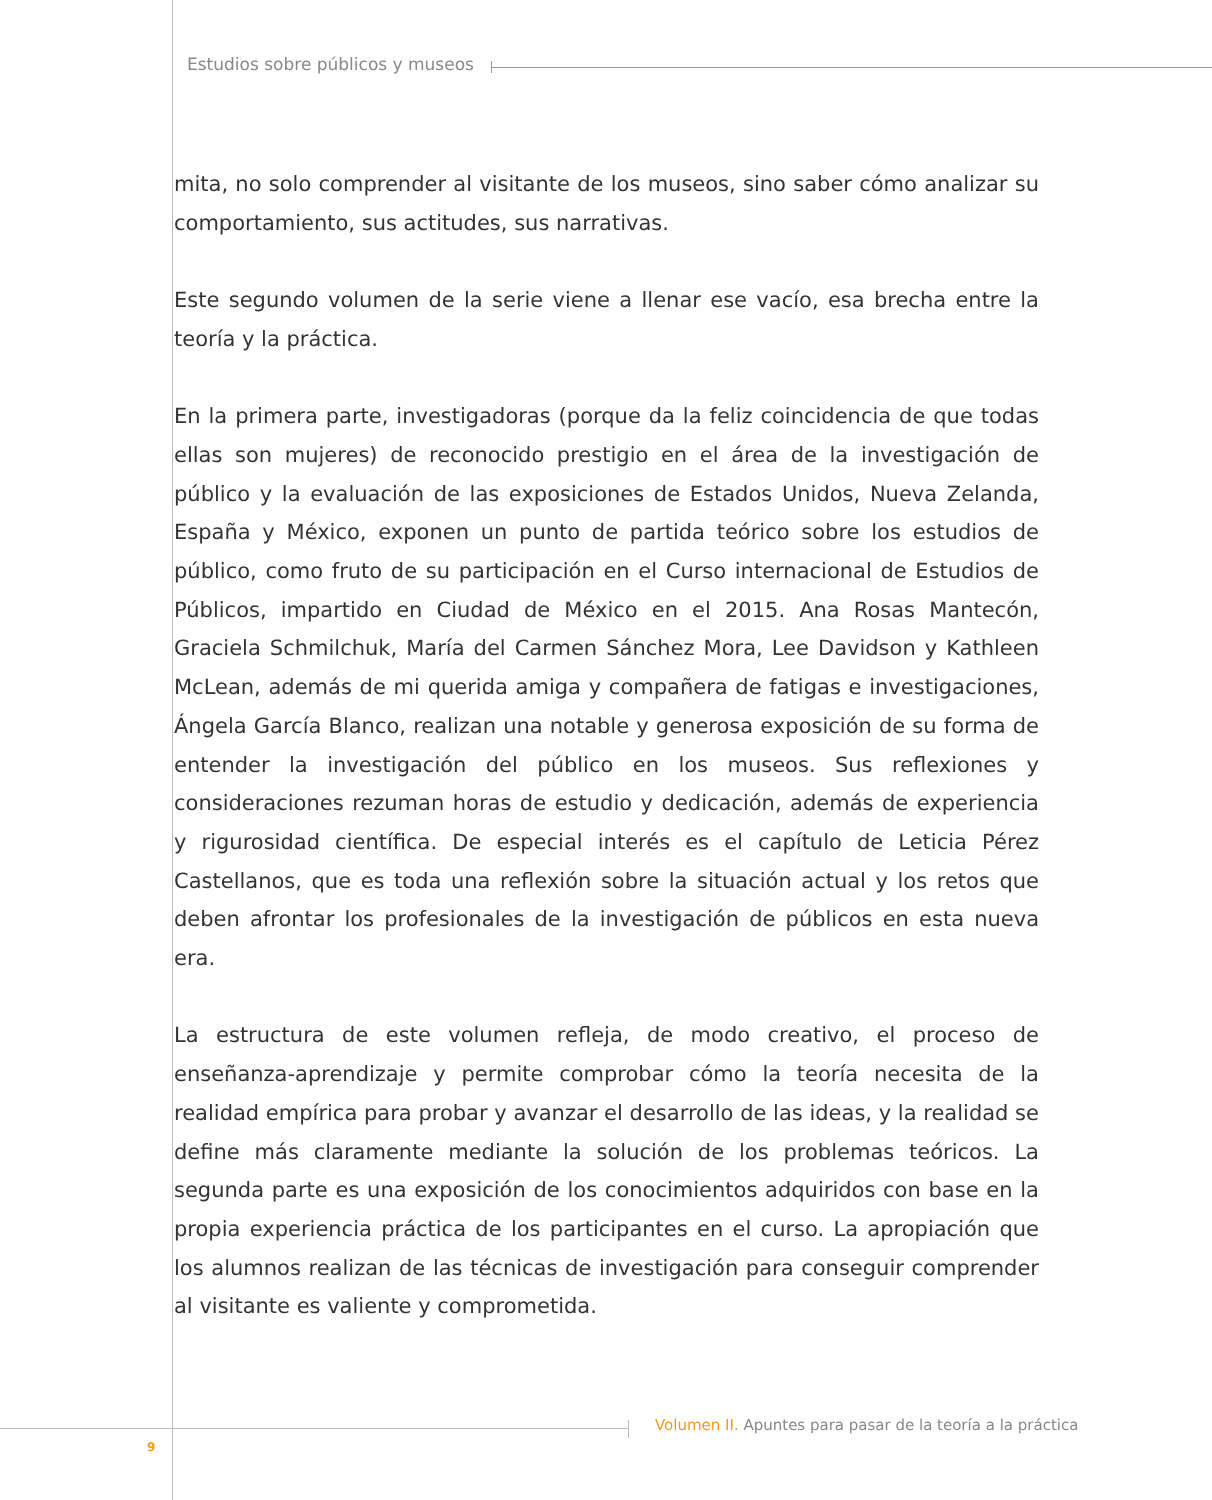Estudios sobre públicos y museos
mita, no solo comprender al visitante de los museos, sino saber cómo analizar su comportamiento, sus actitudes, sus narrativas.
Este segundo volumen de la serie viene a llenar ese vacío, esa brecha entre la teoría y la práctica.
En la primera parte, investigadoras (porque da la feliz coincidencia de que todas ellas son mujeres) de reconocido prestigio en el área de la investigación de público y la evaluación de las exposiciones de Estados Unidos, Nueva Zelanda, España y México, exponen un punto de partida teórico sobre los estudios de público, como fruto de su participación en el Curso internacional de Estudios de Públicos, impartido en Ciudad de México en el 2015. Ana Rosas Mantecón, Graciela Schmilchuk, María del Carmen Sánchez Mora, Lee Davidson y Kathleen McLean, además de mi querida amiga y compañera de fatigas e investigaciones, Ángela García Blanco, realizan una notable y generosa exposición de su forma de entender la investigación del público en los museos. Sus reflexiones y consideraciones rezuman horas de estudio y dedicación, además de experiencia y rigurosidad científica. De especial interés es el capítulo de Leticia Pérez Castellanos, que es toda una reflexión sobre la situación actual y los retos que deben afrontar los profesionales de la investigación de públicos en esta nueva era.
La estructura de este volumen refleja, de modo creativo, el proceso de enseñanza-aprendizaje y permite comprobar cómo la teoría necesita de la realidad empírica para probar y avanzar el desarrollo de las ideas, y la realidad se define más claramente mediante la solución de los problemas teóricos. La segunda parte es una exposición de los conocimientos adquiridos con base en la propia experiencia práctica de los participantes en el curso. La apropiación que los alumnos realizan de las técnicas de investigación para conseguir comprender al visitante es valiente y comprometida.
Volumen II. Apuntes para pasar de la teoría a la práctica
9